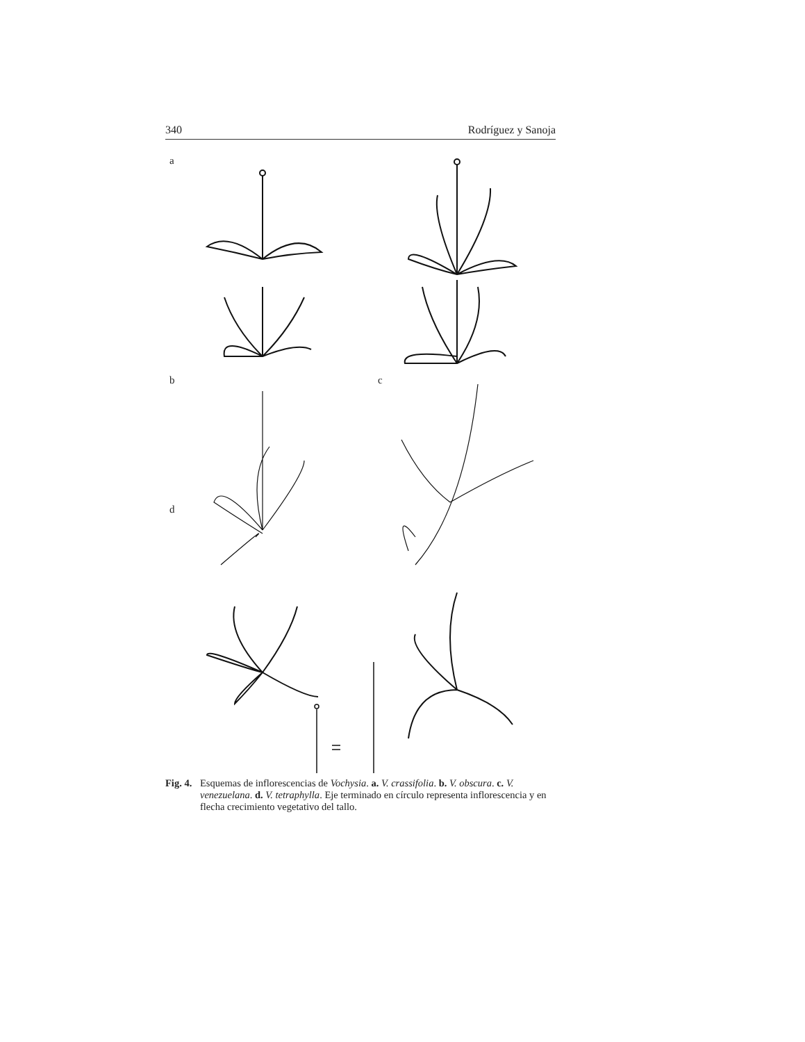340 Rodríguez y Sanoja
a
b c
d
Fig. 4. Esquemas de inflorescencias de Vochysia. a. V. crassifolia. b. V. obscura. c. V. venezuelana. d. V. tetraphylla. Eje terminado en círculo representa inflorescencia y en flecha crecimiento vegetativo del tallo.